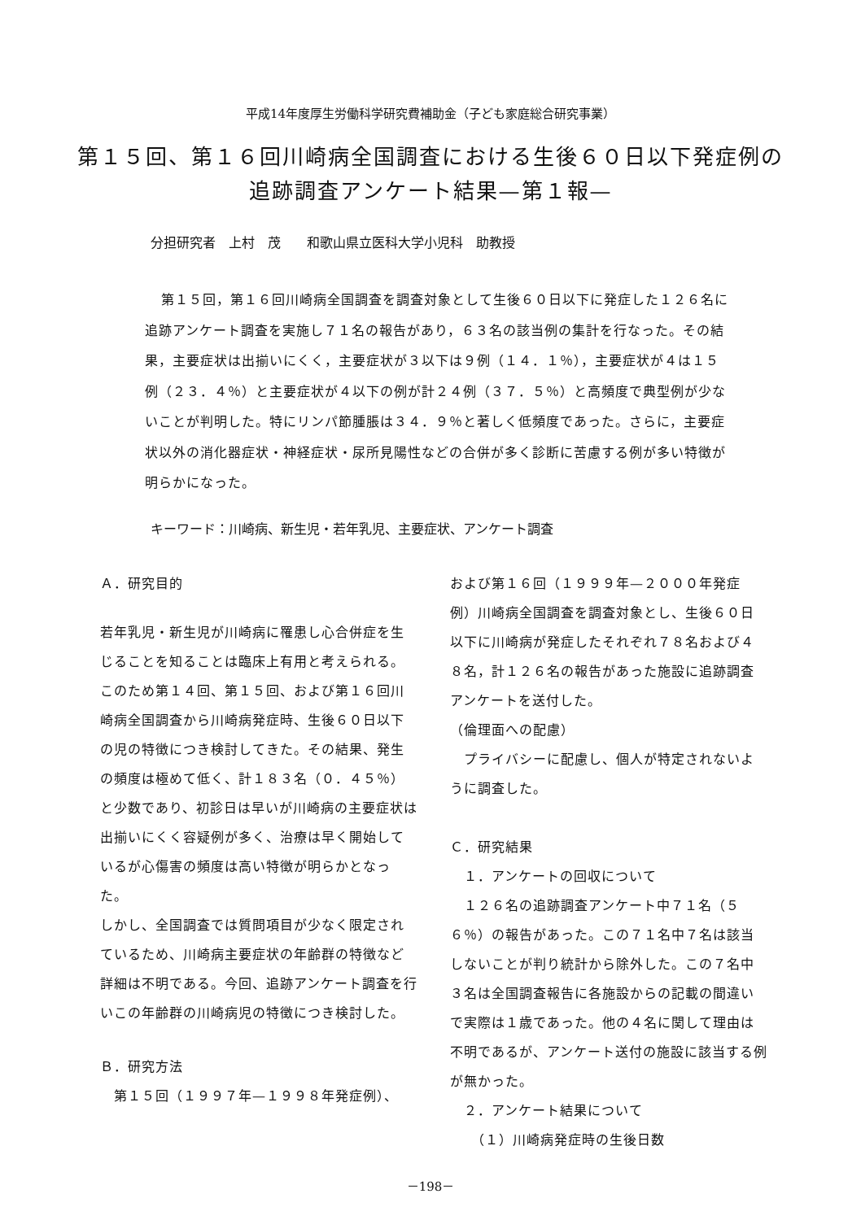平成14年度厚生労働科学研究費補助金（子ども家庭総合研究事業）
第１５回、第１６回川崎病全国調査における生後６０日以下発症例の
追跡調査アンケート結果—第１報—
分担研究者　上村　茂　　和歌山県立医科大学小児科　助教授
第１５回，第１６回川崎病全国調査を調査対象として生後６０日以下に発症した１２６名に追跡アンケート調査を実施し７１名の報告があり，６３名の該当例の集計を行なった。その結果，主要症状は出揃いにくく，主要症状が３以下は９例（１４．１％），主要症状が４は１５例（２３．４％）と主要症状が４以下の例が計２４例（３７．５％）と高頻度で典型例が少ないことが判明した。特にリンパ節腫脹は３４．９％と著しく低頻度であった。さらに，主要症状以外の消化器症状・神経症状・尿所見陽性などの合併が多く診断に苦慮する例が多い特徴が明らかになった。
キーワード：川崎病、新生児・若年乳児、主要症状、アンケート調査
Ａ．研究目的
若年乳児・新生児が川崎病に罹患し心合併症を生じることを知ることは臨床上有用と考えられる。このため第１４回、第１５回、および第１６回川崎病全国調査から川崎病発症時、生後６０日以下の児の特徴につき検討してきた。その結果、発生の頻度は極めて低く、計１８３名（０．４５％）と少数であり、初診日は早いが川崎病の主要症状は出揃いにくく容疑例が多く、治療は早く開始しているが心傷害の頻度は高い特徴が明らかとなった。
しかし、全国調査では質問項目が少なく限定されているため、川崎病主要症状の年齢群の特徴など詳細は不明である。今回、追跡アンケート調査を行いこの年齢群の川崎病児の特徴につき検討した。
Ｂ．研究方法
　第１５回（１９９７年—１９９８年発症例）、
および第１６回（１９９９年—２０００年発症例）川崎病全国調査を調査対象とし、生後６０日以下に川崎病が発症したそれぞれ７８名および４８名，計１２６名の報告があった施設に追跡調査アンケートを送付した。
（倫理面への配慮）
　プライバシーに配慮し、個人が特定されないように調査した。
Ｃ．研究結果
　１．アンケートの回収について
　１２６名の追跡調査アンケート中７１名（５６％）の報告があった。この７１名中７名は該当しないことが判り統計から除外した。この７名中３名は全国調査報告に各施設からの記載の間違いで実際は１歳であった。他の４名に関して理由は不明であるが、アンケート送付の施設に該当する例が無かった。
　２．アンケート結果について
　　（１）川崎病発症時の生後日数
－198－